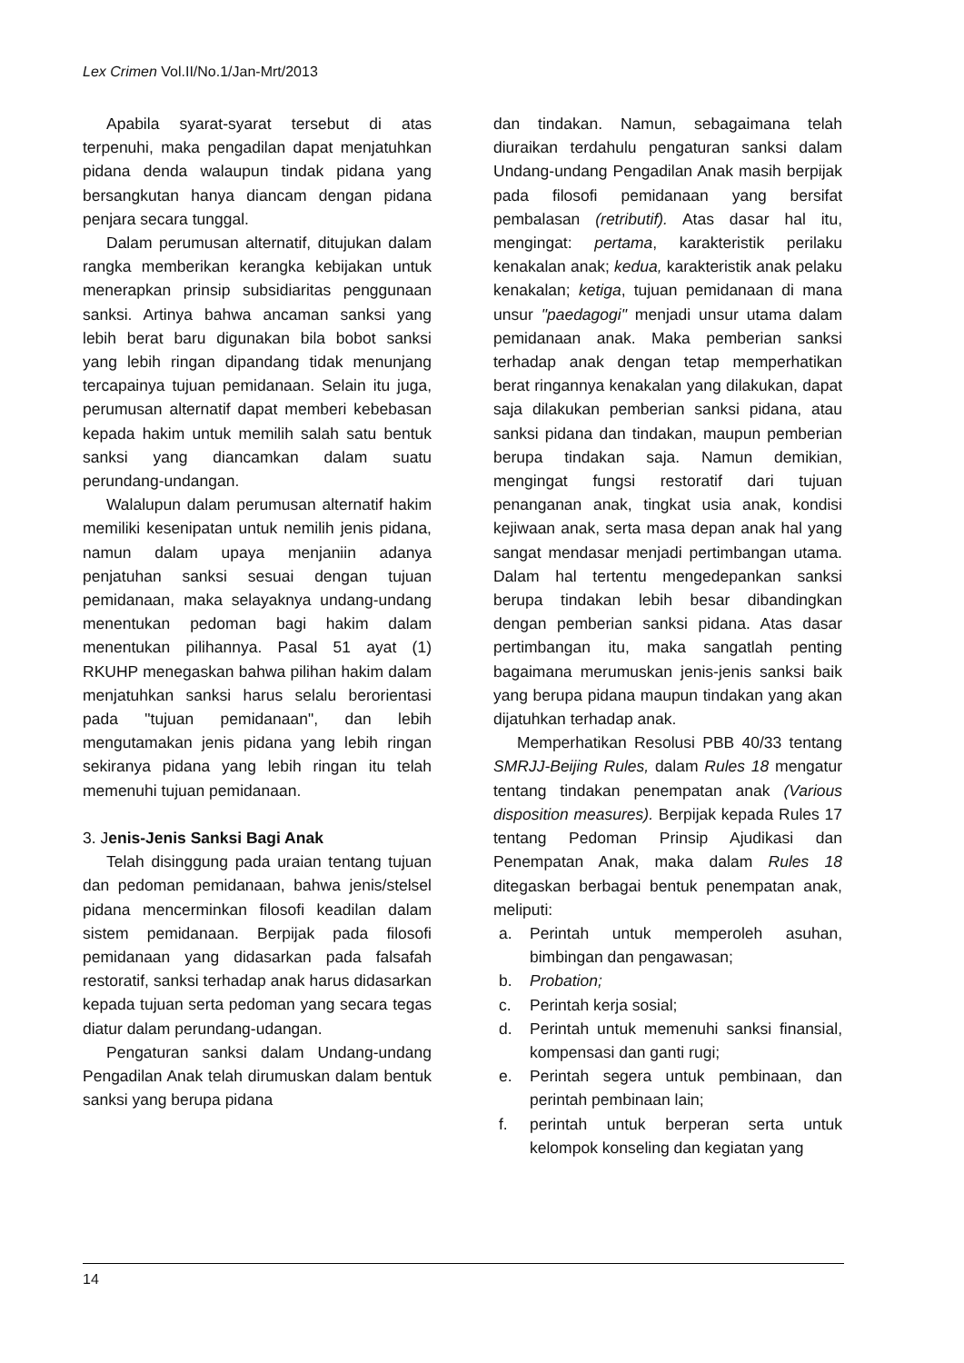Lex Crimen Vol.II/No.1/Jan-Mrt/2013
Apabila syarat-syarat tersebut di atas terpenuhi, maka pengadilan dapat menjatuhkan pidana denda walaupun tindak pidana yang bersangkutan hanya diancam dengan pidana penjara secara tunggal.
Dalam perumusan alternatif, ditujukan dalam rangka memberikan kerangka kebijakan untuk menerapkan prinsip subsidiaritas penggunaan sanksi. Artinya bahwa ancaman sanksi yang lebih berat baru digunakan bila bobot sanksi yang lebih ringan dipandang tidak menunjang tercapainya tujuan pemidanaan. Selain itu juga, perumusan alternatif dapat memberi kebebasan kepada hakim untuk memilih salah satu bentuk sanksi yang diancamkan dalam suatu perundang-undangan.
Walalupun dalam perumusan alternatif hakim memiliki kesenipatan untuk nemilih jenis pidana, namun dalam upaya menjaniin adanya penjatuhan sanksi sesuai dengan tujuan pemidanaan, maka selayaknya undang-undang menentukan pedoman bagi hakim dalam menentukan pilihannya. Pasal 51 ayat (1) RKUHP menegaskan bahwa pilihan hakim dalam menjatuhkan sanksi harus selalu berorientasi pada "tujuan pemidanaan", dan lebih mengutamakan jenis pidana yang lebih ringan sekiranya pidana yang lebih ringan itu telah memenuhi tujuan pemidanaan.
3. Jenis-Jenis Sanksi Bagi Anak
Telah disinggung pada uraian tentang tujuan dan pedoman pemidanaan, bahwa jenis/stelsel pidana mencerminkan filosofi keadilan dalam sistem pemidanaan. Berpijak pada filosofi pemidanaan yang didasarkan pada falsafah restoratif, sanksi terhadap anak harus didasarkan kepada tujuan serta pedoman yang secara tegas diatur dalam perundang-udangan.
Pengaturan sanksi dalam Undang-undang Pengadilan Anak telah dirumuskan dalam bentuk sanksi yang berupa pidana
dan tindakan. Namun, sebagaimana telah diuraikan terdahulu pengaturan sanksi dalam Undang-undang Pengadilan Anak masih berpijak pada filosofi pemidanaan yang bersifat pembalasan (retributif). Atas dasar hal itu, mengingat: pertama, karakteristik perilaku kenakalan anak; kedua, karakteristik anak pelaku kenakalan; ketiga, tujuan pemidanaan di mana unsur "paedagogi" menjadi unsur utama dalam pemidanaan anak. Maka pemberian sanksi terhadap anak dengan tetap memperhatikan berat ringannya kenakalan yang dilakukan, dapat saja dilakukan pemberian sanksi pidana, atau sanksi pidana dan tindakan, maupun pemberian berupa tindakan saja. Namun demikian, mengingat fungsi restoratif dari tujuan penanganan anak, tingkat usia anak, kondisi kejiwaan anak, serta masa depan anak hal yang sangat mendasar menjadi pertimbangan utama. Dalam hal tertentu mengedepankan sanksi berupa tindakan lebih besar dibandingkan dengan pemberian sanksi pidana. Atas dasar pertimbangan itu, maka sangatlah penting bagaimana merumuskan jenis-jenis sanksi baik yang berupa pidana maupun tindakan yang akan dijatuhkan terhadap anak.
Memperhatikan Resolusi PBB 40/33 tentang SMRJJ-Beijing Rules, dalam Rules 18 mengatur tentang tindakan penempatan anak (Various disposition measures). Berpijak kepada Rules 17 tentang Pedoman Prinsip Ajudikasi dan Penempatan Anak, maka dalam Rules 18 ditegaskan berbagai bentuk penempatan anak, meliputi:
a. Perintah untuk memperoleh asuhan, bimbingan dan pengawasan;
b. Probation;
c. Perintah kerja sosial;
d. Perintah untuk memenuhi sanksi finansial, kompensasi dan ganti rugi;
e. Perintah segera untuk pembinaan, dan perintah pembinaan lain;
f. perintah untuk berperan serta untuk kelompok konseling dan kegiatan yang
14